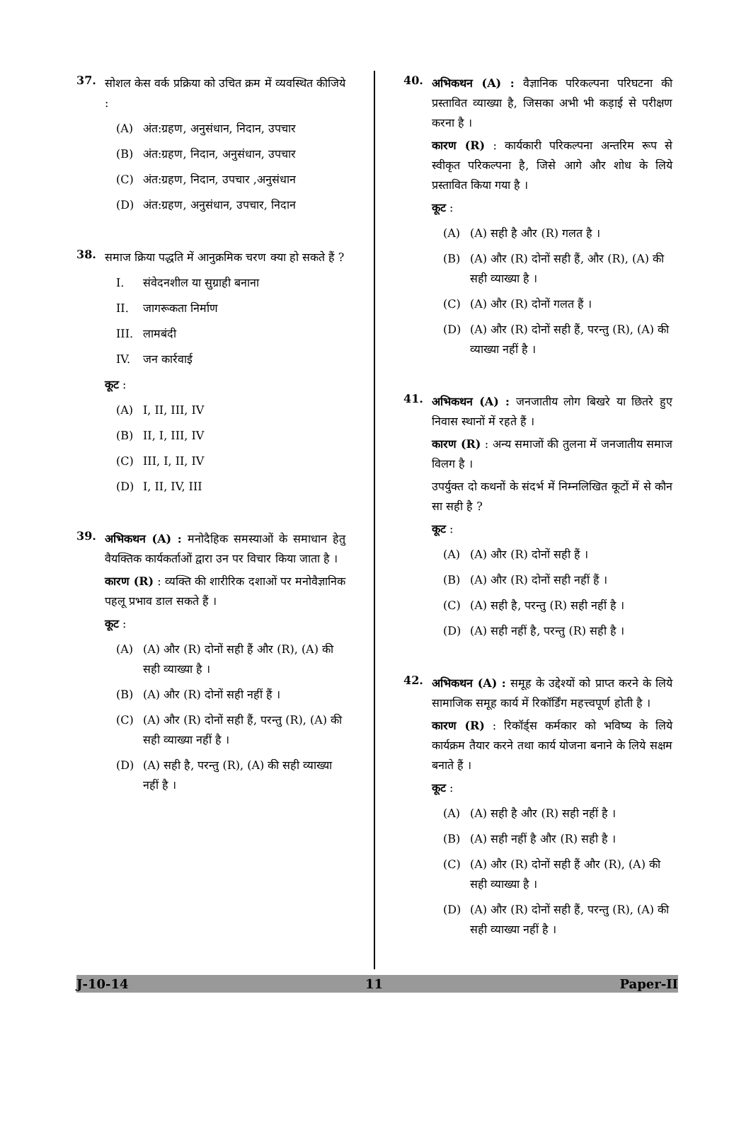37.
सोशल केस वर्क प्रक्रिया को उचित क्रम में व्यवस्थित कीजिये :
(A) अंत:ग्रहण, अनुसंधान, निदान, उपचार
(B) अंत:ग्रहण, निदान, अनुसंधान, उपचार
(C) अंत:ग्रहण, निदान, उपचार ,अनुसंधान
(D) अंत:ग्रहण, अनुसंधान, उपचार, निदान
38.
समाज क्रिया पद्धति में आनुक्रमिक चरण क्या हो सकते हैं ?
I. संवेदनशील या सुग्राही बनाना
II. जागरूकता निर्माण
III. लामबंदी
IV. जन कार्रवाई
कूट :
(A) I, II, III, IV
(B) II, I, III, IV
(C) III, I, II, IV
(D) I, II, IV, III
39.
अभिकथन (A) : मनोदैहिक समस्याओं के समाधान हेतु वैयक्तिक कार्यकर्ताओं द्वारा उन पर विचार किया जाता है ।
कारण (R) : व्यक्ति की शारीरिक दशाओं पर मनोवैज्ञानिक पहलू प्रभाव डाल सकते हैं ।
कूट :
(A) (A) और (R) दोनों सही हैं और (R), (A) की सही व्याख्या है ।
(B) (A) और (R) दोनों सही नहीं हैं ।
(C) (A) और (R) दोनों सही हैं, परन्तु (R), (A) की सही व्याख्या नहीं है ।
(D) (A) सही है, परन्तु (R), (A) की सही व्याख्या नहीं है ।
40.
अभिकथन (A) : वैज्ञानिक परिकल्पना परिघटना की प्रस्तावित व्याख्या है, जिसका अभी भी कड़ाई से परीक्षण करना है ।
कारण (R) : कार्यकारी परिकल्पना अन्तरिम रूप से स्वीकृत परिकल्पना है, जिसे आगे और शोध के लिये प्रस्तावित किया गया है ।
कूट :
(A) (A) सही है और (R) गलत है ।
(B) (A) और (R) दोनों सही हैं, और (R), (A) की सही व्याख्या है ।
(C) (A) और (R) दोनों गलत हैं ।
(D) (A) और (R) दोनों सही हैं, परन्तु (R), (A) की व्याख्या नहीं है ।
41.
अभिकथन (A) : जनजातीय लोग बिखरे या छितरे हुए निवास स्थानों में रहते हैं ।
कारण (R) : अन्य समाजों की तुलना में जनजातीय समाज विलग है ।
उपर्युक्त दो कथनों के संदर्भ में निम्नलिखित कूटों में से कौन सा सही है ?
कूट :
(A) (A) और (R) दोनों सही हैं ।
(B) (A) और (R) दोनों सही नहीं हैं ।
(C) (A) सही है, परन्तु (R) सही नहीं है ।
(D) (A) सही नहीं है, परन्तु (R) सही है ।
42.
अभिकथन (A) : समूह के उद्देश्यों को प्राप्त करने के लिये सामाजिक समूह कार्य में रिकॉर्डिंग महत्त्वपूर्ण होती है ।
कारण (R) : रिकॉर्ड्स कर्मकार को भविष्य के लिये कार्यक्रम तैयार करने तथा कार्य योजना बनाने के लिये सक्षम बनाते हैं ।
कूट :
(A) (A) सही है और (R) सही नहीं है ।
(B) (A) सही नहीं है और (R) सही है ।
(C) (A) और (R) दोनों सही हैं और (R), (A) की सही व्याख्या है ।
(D) (A) और (R) दोनों सही हैं, परन्तु (R), (A) की सही व्याख्या नहीं है ।
J-10-14 11 Paper-II